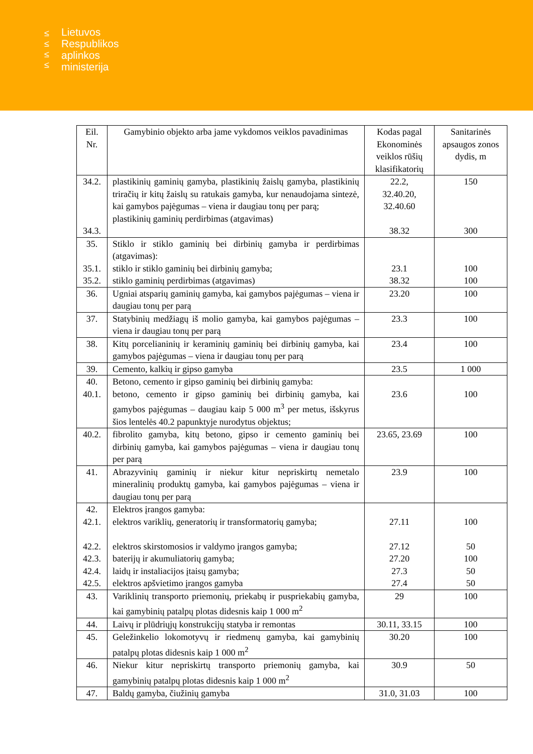≤
≤
≤
≤
Lietuvos
Respublikos
aplinkos
ministerija
| Eil. Nr. | Gamybinio objekto arba jame vykdomos veiklos pavadinimas | Kodas pagal Ekonominės veiklos rūšių klasifikatorių | Sanitarinės apsaugos zonos dydis, m |
| --- | --- | --- | --- |
| 34.2. 34.3. | plastikinių gaminių gamyba, plastikinių žaislų gamyba, plastikinių triračių ir kitų žaislų su ratukais gamyba, kur nenaudojama sintezė, kai gamybos pajėgumas – viena ir daugiau tonų per parą; plastikinių gaminių perdirbimas (atgavimas) | 22.2, 32.40.20, 32.40.60 38.32 | 150 300 |
| 35. 35.1. 35.2. | Stiklo ir stiklo gaminių bei dirbinių gamyba ir perdirbimas (atgavimas): stiklo ir stiklo gaminių bei dirbinių gamyba; stiklo gaminių perdirbimas (atgavimas) | 23.1 38.32 | 100 100 |
| 36. | Ugniai atsparių gaminių gamyba, kai gamybos pajėgumas – viena ir daugiau tonų per parą | 23.20 | 100 |
| 37. | Statybinių medžiagų iš molio gamyba, kai gamybos pajėgumas – viena ir daugiau tonų per parą | 23.3 | 100 |
| 38. | Kitų porcelianinių ir keraminių gaminių bei dirbinių gamyba, kai gamybos pajėgumas – viena ir daugiau tonų per parą | 23.4 | 100 |
| 39. | Cemento, kalkių ir gipso gamyba | 23.5 | 1 000 |
| 40. 40.1. | Betono, cemento ir gipso gaminių bei dirbinių gamyba: betono, cemento ir gipso gaminių bei dirbinių gamyba, kai gamybos pajėgumas – daugiau kaip 5 000 m<sup>3</sup> per metus, išskyrus šios lentelės 40.2 papunktyje nurodytus objektus; | 23.6 | 100 |
| 40.2. | fibrolito gamyba, kitų betono, gipso ir cemento gaminių bei dirbinių gamyba, kai gamybos pajėgumas – viena ir daugiau tonų per parą | 23.65, 23.69 | 100 |
| 41. | Abrazyvinių gaminių ir niekur kitur nepriskirtų nemetalo mineralinių produktų gamyba, kai gamybos pajėgumas – viena ir daugiau tonų per parą | 23.9 | 100 |
| 42. 42.1. 42.2. 42.3. 42.4. 42.5. | Elektros įrangos gamyba: elektros variklių, generatorių ir transformatorių gamyba; elektros skirstomosios ir valdymo įrangos gamyba; baterijų ir akumuliatorių gamyba; laidų ir instaliacijos įtaisų gamyba; elektros apšvietimo įrangos gamyba | 27.11 27.12 27.20 27.3 27.4 | 100 50 100 50 50 |
| 43. | Variklinių transporto priemonių, priekabų ir puspriekabių gamyba, kai gamybinių patalpų plotas didesnis kaip 1 000 m<sup>2</sup> | 29 | 100 |
| 44. | Laivų ir plūdriųjų konstrukcijų statyba ir remontas | 30.11, 33.15 | 100 |
| 45. | Geležinkelio lokomotyvų ir riedmenų gamyba, kai gamybinių patalpų plotas didesnis kaip 1 000 m<sup>2</sup> | 30.20 | 100 |
| 46. | Niekur kitur nepriskirtų transporto priemonių gamyba, kai gamybinių patalpų plotas didesnis kaip 1 000 m<sup>2</sup> | 30.9 | 50 |
| 47. | Baldų gamyba, čiužinių gamyba | 31.0, 31.03 | 100 |